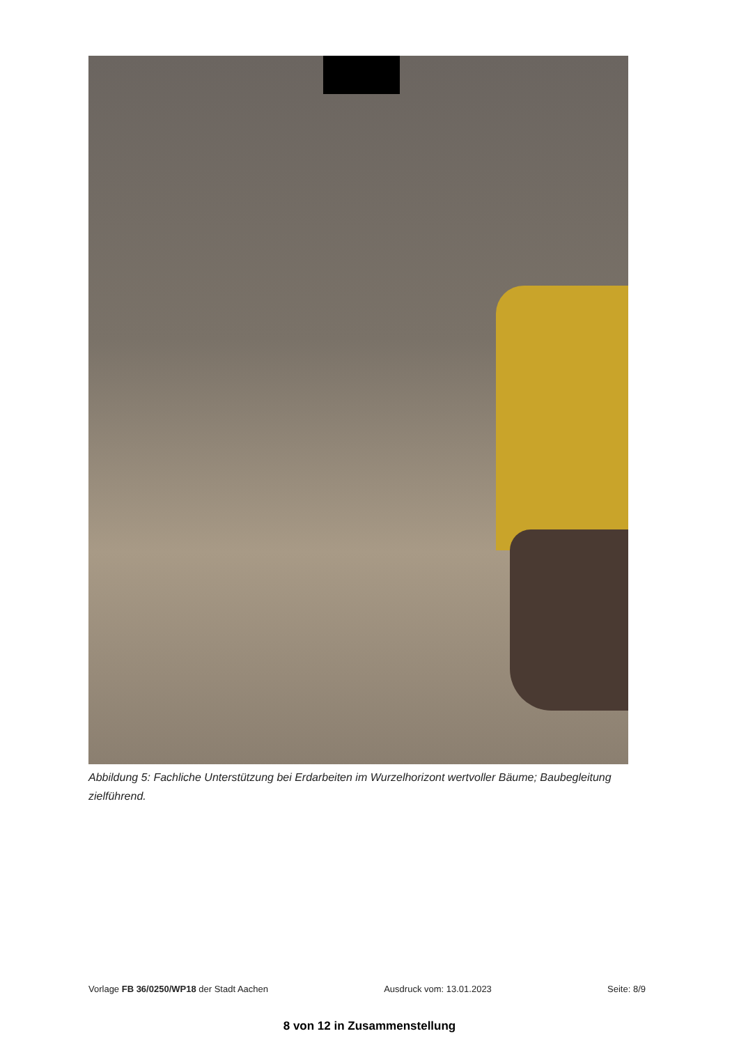Abbildung 5: Fachliche Unterstützung bei Erdarbeiten im Wurzelhorizont wertvoller Bäume; Baubegleitung zielführend.
Vorlage FB 36/0250/WP18 der Stadt Aachen Ausdruck vom: 13.01.2023 Seite: 8/9
8 von 12 in Zusammenstellung